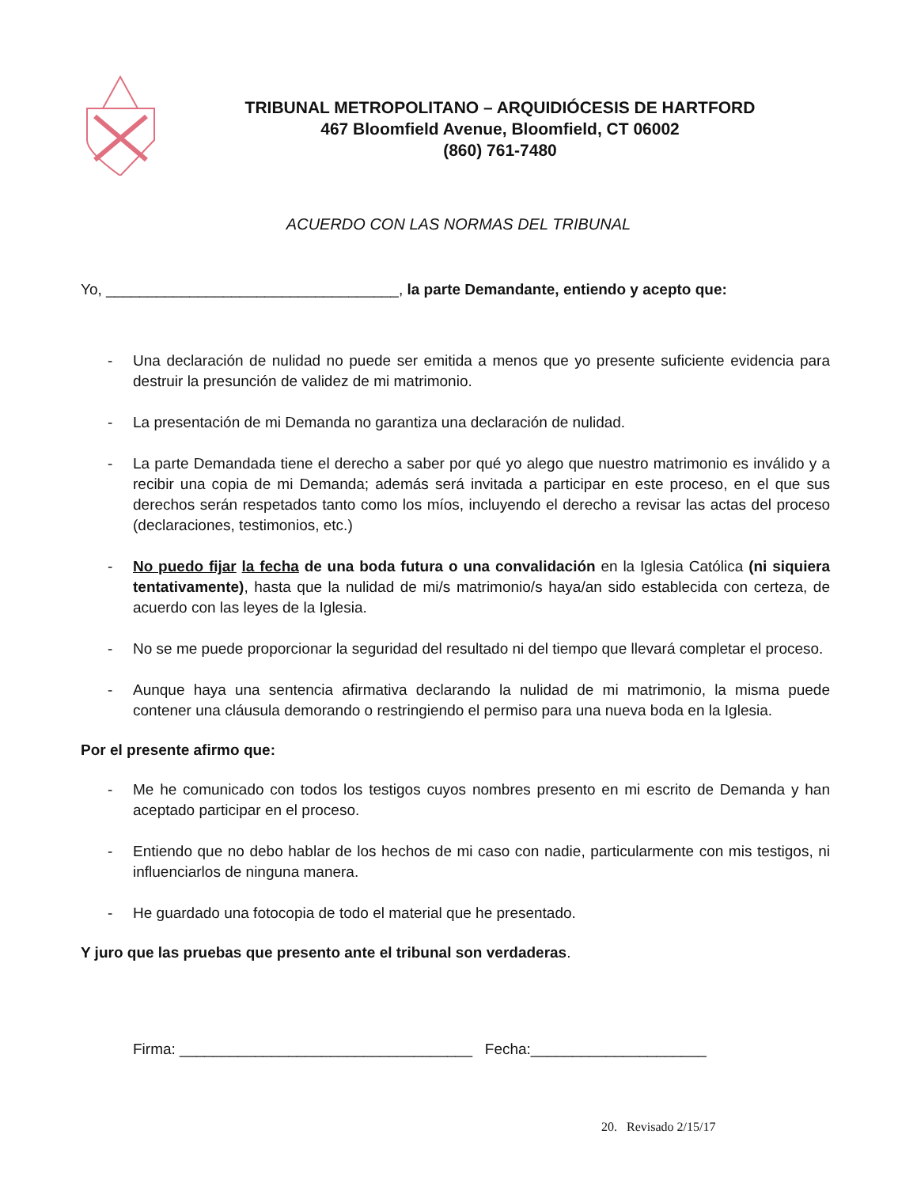TRIBUNAL METROPOLITANO – ARQUIDIÓCESIS DE HARTFORD
467 Bloomfield Avenue, Bloomfield, CT 06002
(860) 761-7480
ACUERDO CON LAS NORMAS DEL TRIBUNAL
Yo, ___________________________________, la parte Demandante, entiendo y acepto que:
- Una declaración de nulidad no puede ser emitida a menos que yo presente suficiente evidencia para destruir la presunción de validez de mi matrimonio.
- La presentación de mi Demanda no garantiza una declaración de nulidad.
- La parte Demandada tiene el derecho a saber por qué yo alego que nuestro matrimonio es inválido y a recibir una copia de mi Demanda; además será invitada a participar en este proceso, en el que sus derechos serán respetados tanto como los míos, incluyendo el derecho a revisar las actas del proceso (declaraciones, testimonios, etc.)
- No puedo fijar la fecha de una boda futura o una convalidación en la Iglesia Católica (ni siquiera tentativamente), hasta que la nulidad de mi/s matrimonio/s haya/an sido establecida con certeza, de acuerdo con las leyes de la Iglesia.
- No se me puede proporcionar la seguridad del resultado ni del tiempo que llevará completar el proceso.
- Aunque haya una sentencia afirmativa declarando la nulidad de mi matrimonio, la misma puede contener una cláusula demorando o restringiendo el permiso para una nueva boda en la Iglesia.
Por el presente afirmo que:
- Me he comunicado con todos los testigos cuyos nombres presento en mi escrito de Demanda y han aceptado participar en el proceso.
- Entiendo que no debo hablar de los hechos de mi caso con nadie, particularmente con mis testigos, ni influenciarlos de ninguna manera.
- He guardado una fotocopia de todo el material que he presentado.
Y juro que las pruebas que presento ante el tribunal son verdaderas.
Firma: ___________________________________ Fecha:_____________________
20. Revisado 2/15/17